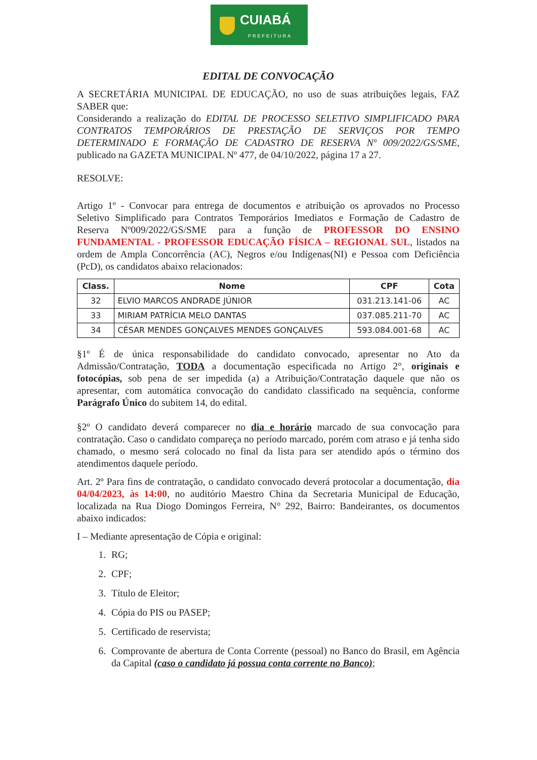CUIABÁ
PREFEITURA
EDITAL DE CONVOCAÇÃO
A SECRETÁRIA MUNICIPAL DE EDUCAÇÃO, no uso de suas atribuições legais, FAZ SABER que:
Considerando a realização do EDITAL DE PROCESSO SELETIVO SIMPLIFICADO PARA CONTRATOS TEMPORÁRIOS DE PRESTAÇÃO DE SERVIÇOS POR TEMPO DETERMINADO E FORMAÇÃO DE CADASTRO DE RESERVA Nº 009/2022/GS/SME, publicado na GAZETA MUNICIPAL Nº 477, de 04/10/2022, página 17 a 27.
RESOLVE:
Artigo 1º - Convocar para entrega de documentos e atribuição os aprovados no Processo Seletivo Simplificado para Contratos Temporários Imediatos e Formação de Cadastro de Reserva Nº009/2022/GS/SME para a função de PROFESSOR DO ENSINO FUNDAMENTAL - PROFESSOR EDUCAÇÃO FÍSICA – REGIONAL SUL, listados na ordem de Ampla Concorrência (AC), Negros e/ou Indígenas(NI) e Pessoa com Deficiência (PcD), os candidatos abaixo relacionados:
| Class. | Nome | CPF | Cota |
| --- | --- | --- | --- |
| 32 | ELVIO MARCOS ANDRADE JÚNIOR | 031.213.141-06 | AC |
| 33 | MIRIAM PATRÍCIA MELO DANTAS | 037.085.211-70 | AC |
| 34 | CÉSAR MENDES GONÇALVES MENDES GONÇALVES | 593.084.001-68 | AC |
§1º É de única responsabilidade do candidato convocado, apresentar no Ato da Admissão/Contratação, TODA a documentação especificada no Artigo 2°, originais e fotocópias, sob pena de ser impedida (a) a Atribuição/Contratação daquele que não os apresentar, com automática convocação do candidato classificado na sequência, conforme Parágrafo Único do subitem 14, do edital.
§2º O candidato deverá comparecer no dia e horário marcado de sua convocação para contratação. Caso o candidato compareça no período marcado, porém com atraso e já tenha sido chamado, o mesmo será colocado no final da lista para ser atendido após o término dos atendimentos daquele período.
Art. 2º Para fins de contratação, o candidato convocado deverá protocolar a documentação, dia 04/04/2023, às 14:00, no auditório Maestro China da Secretaria Municipal de Educação, localizada na Rua Diogo Domingos Ferreira, N° 292, Bairro: Bandeirantes, os documentos abaixo indicados:
I – Mediante apresentação de Cópia e original:
1. RG;
2. CPF;
3. Título de Eleitor;
4. Cópia do PIS ou PASEP;
5. Certificado de reservista;
6. Comprovante de abertura de Conta Corrente (pessoal) no Banco do Brasil, em Agência da Capital (caso o candidato já possua conta corrente no Banco);